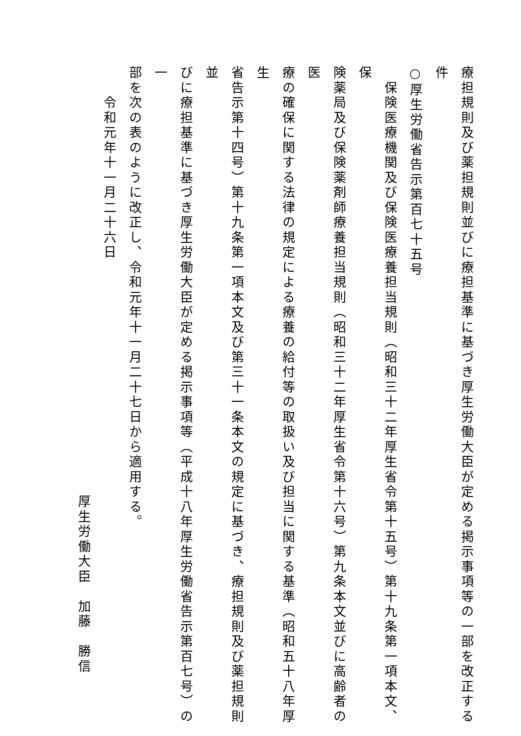療担規則及び薬担規則並びに療担基準に基づき厚生労働大臣が定める掲示事項等の一部を改正する件
○厚生労働省告示第百七十五号
　保険医療機関及び保険医療養担当規則（昭和三十二年厚生省令第十五号）第十九条第一項本文、保
険薬局及び保険薬剤師療養担当規則（昭和三十二年厚生省令第十六号）第九条本文並びに高齢者の医
療の確保に関する法律の規定による療養の給付等の取扱い及び担当に関する基準（昭和五十八年厚生
省告示第十四号）第十九条第一項本文及び第三十一条本文の規定に基づき、療担規則及び薬担規則並
びに療担基準に基づき厚生労働大臣が定める掲示事項等（平成十八年厚生労働省告示第百七号）の一
部を次の表のように改正し、令和元年十一月二十七日から適用する。
令和元年十一月二十六日
厚生労働大臣　加藤　勝信